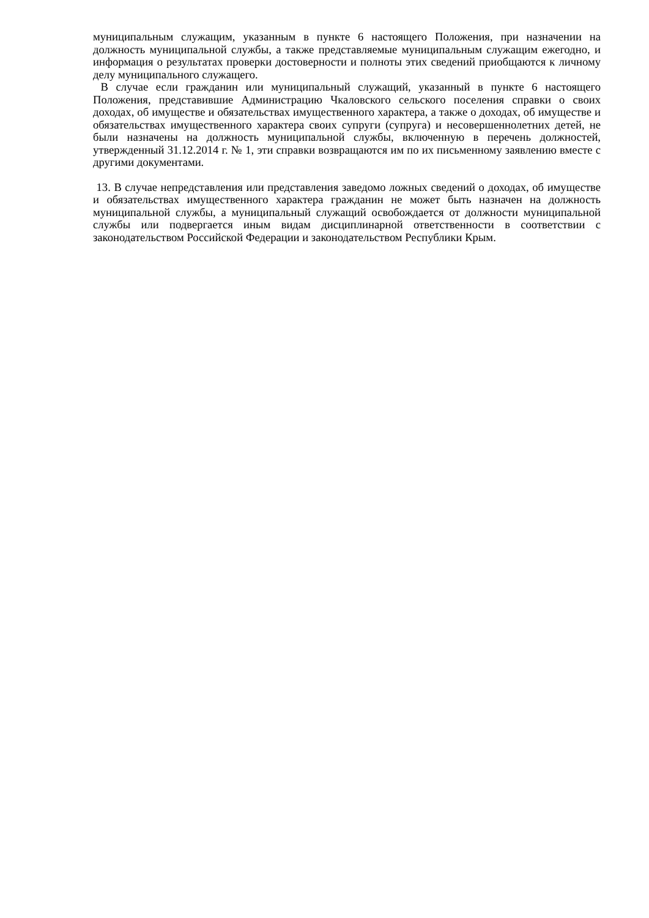муниципальным служащим, указанным в пункте 6 настоящего Положения, при назначении на должность муниципальной службы, а также представляемые муниципальным служащим ежегодно, и информация о результатах проверки достоверности и полноты этих сведений приобщаются к личному делу муниципального служащего.
В случае если гражданин или муниципальный служащий, указанный в пункте 6 настоящего Положения, представившие Администрацию Чкаловского сельского поселения справки о своих доходах, об имуществе и обязательствах имущественного характера, а также о доходах, об имуществе и обязательствах имущественного характера своих супруги (супруга) и несовершеннолетних детей, не были назначены на должность муниципальной службы, включенную в перечень должностей, утвержденный 31.12.2014 г. № 1, эти справки возвращаются им по их письменному заявлению вместе с другими документами.
13. В случае непредставления или представления заведомо ложных сведений о доходах, об имуществе и обязательствах имущественного характера гражданин не может быть назначен на должность муниципальной службы, а муниципальный служащий освобождается от должности муниципальной службы или подвергается иным видам дисциплинарной ответственности в соответствии с законодательством Российской Федерации и законодательством Республики Крым.